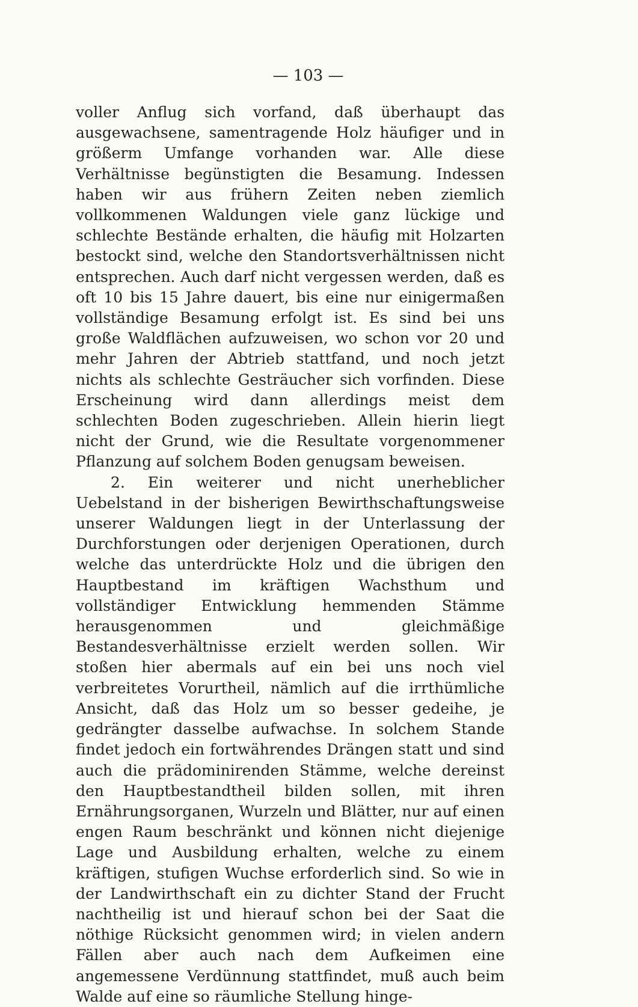— 103 —
voller Anflug sich vorfand, daß überhaupt das ausgewachsene, samentragende Holz häufiger und in größerm Umfange vorhanden war. Alle diese Verhältnisse begünstigten die Besamung. Indessen haben wir aus frühern Zeiten neben ziemlich vollkommenen Waldungen viele ganz lückige und schlechte Bestände erhalten, die häufig mit Holzarten bestockt sind, welche den Standortsverhältnissen nicht entsprechen. Auch darf nicht vergessen werden, daß es oft 10 bis 15 Jahre dauert, bis eine nur einigermaßen vollständige Besamung erfolgt ist. Es sind bei uns große Waldflächen aufzuweisen, wo schon vor 20 und mehr Jahren der Abtrieb stattfand, und noch jetzt nichts als schlechte Gesträucher sich vorfinden. Diese Erscheinung wird dann allerdings meist dem schlechten Boden zugeschrieben. Allein hierin liegt nicht der Grund, wie die Resultate vorgenommener Pflanzung auf solchem Boden genugsam beweisen.
2. Ein weiterer und nicht unerheblicher Uebelstand in der bisherigen Bewirthschaftungsweise unserer Waldungen liegt in der Unterlassung der Durchforstungen oder derjenigen Operationen, durch welche das unterdrückte Holz und die übrigen den Hauptbestand im kräftigen Wachsthum und vollständiger Entwicklung hemmenden Stämme herausgenommen und gleichmäßige Bestandesverhältnisse erzielt werden sollen. Wir stoßen hier abermals auf ein bei uns noch viel verbreitetes Vorurtheil, nämlich auf die irrthümliche Ansicht, daß das Holz um so besser gedeihe, je gedrängter dasselbe aufwachse. In solchem Stande findet jedoch ein fortwährendes Drängen statt und sind auch die prädominirenden Stämme, welche dereinst den Hauptbestandtheil bilden sollen, mit ihren Ernährungsorganen, Wurzeln und Blätter, nur auf einen engen Raum beschränkt und können nicht diejenige Lage und Ausbildung erhalten, welche zu einem kräftigen, stufigen Wuchse erforderlich sind. So wie in der Landwirthschaft ein zu dichter Stand der Frucht nachtheilig ist und hierauf schon bei der Saat die nöthige Rücksicht genommen wird; in vielen andern Fällen aber auch nach dem Aufkeimen eine angemessene Verdünnung stattfindet, muß auch beim Walde auf eine so räumliche Stellung hinge-